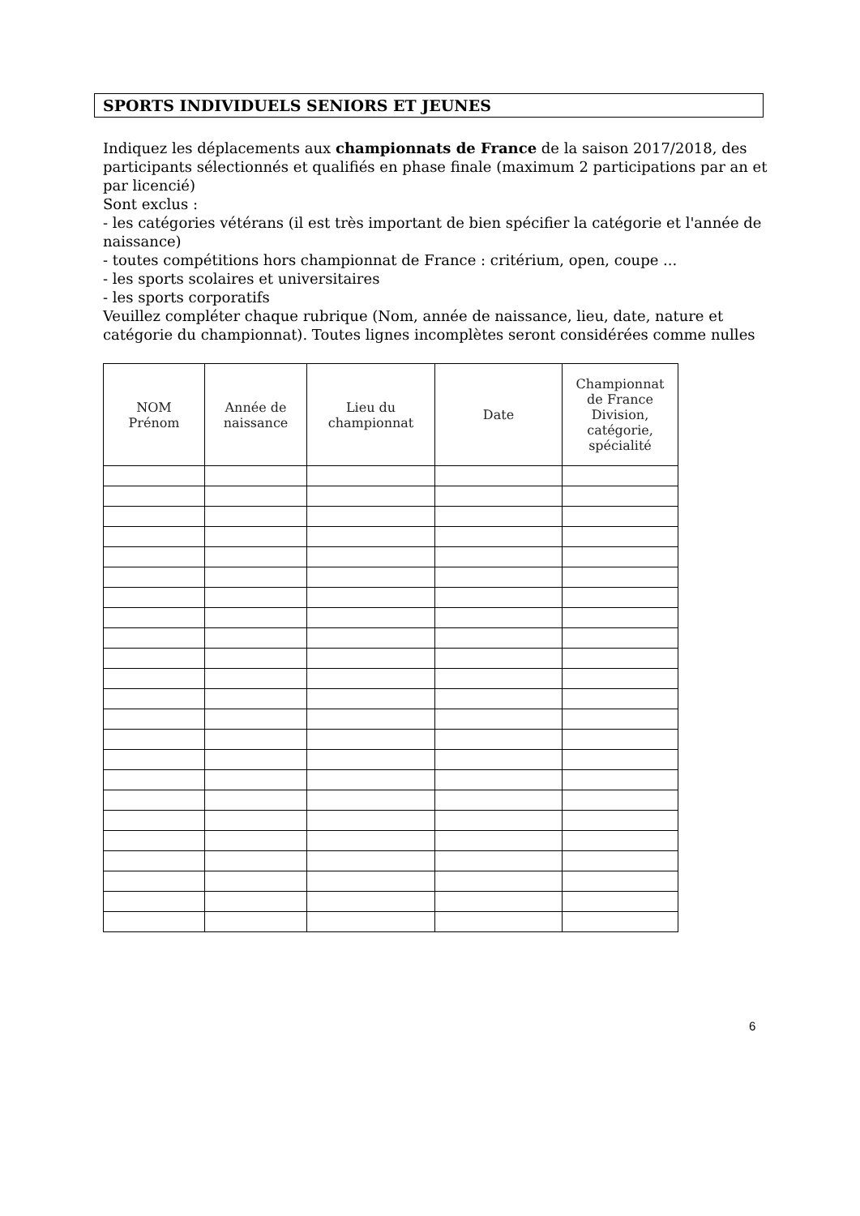SPORTS INDIVIDUELS SENIORS ET JEUNES
Indiquez les déplacements aux championnats de France de la saison 2017/2018, des participants sélectionnés et qualifiés en phase finale (maximum 2 participations par an et par licencié)
Sont exclus :
- les catégories vétérans (il est très important de bien spécifier la catégorie et l'année de naissance)
- toutes compétitions hors championnat de France : critérium, open, coupe ...
- les sports scolaires et universitaires
- les sports corporatifs
Veuillez compléter chaque rubrique (Nom, année de naissance, lieu, date, nature et catégorie du championnat). Toutes lignes incomplètes seront considérées comme nulles
| NOM Prénom | Année de naissance | Lieu du championnat | Date | Championnat de France Division, catégorie, spécialité |
| --- | --- | --- | --- | --- |
6